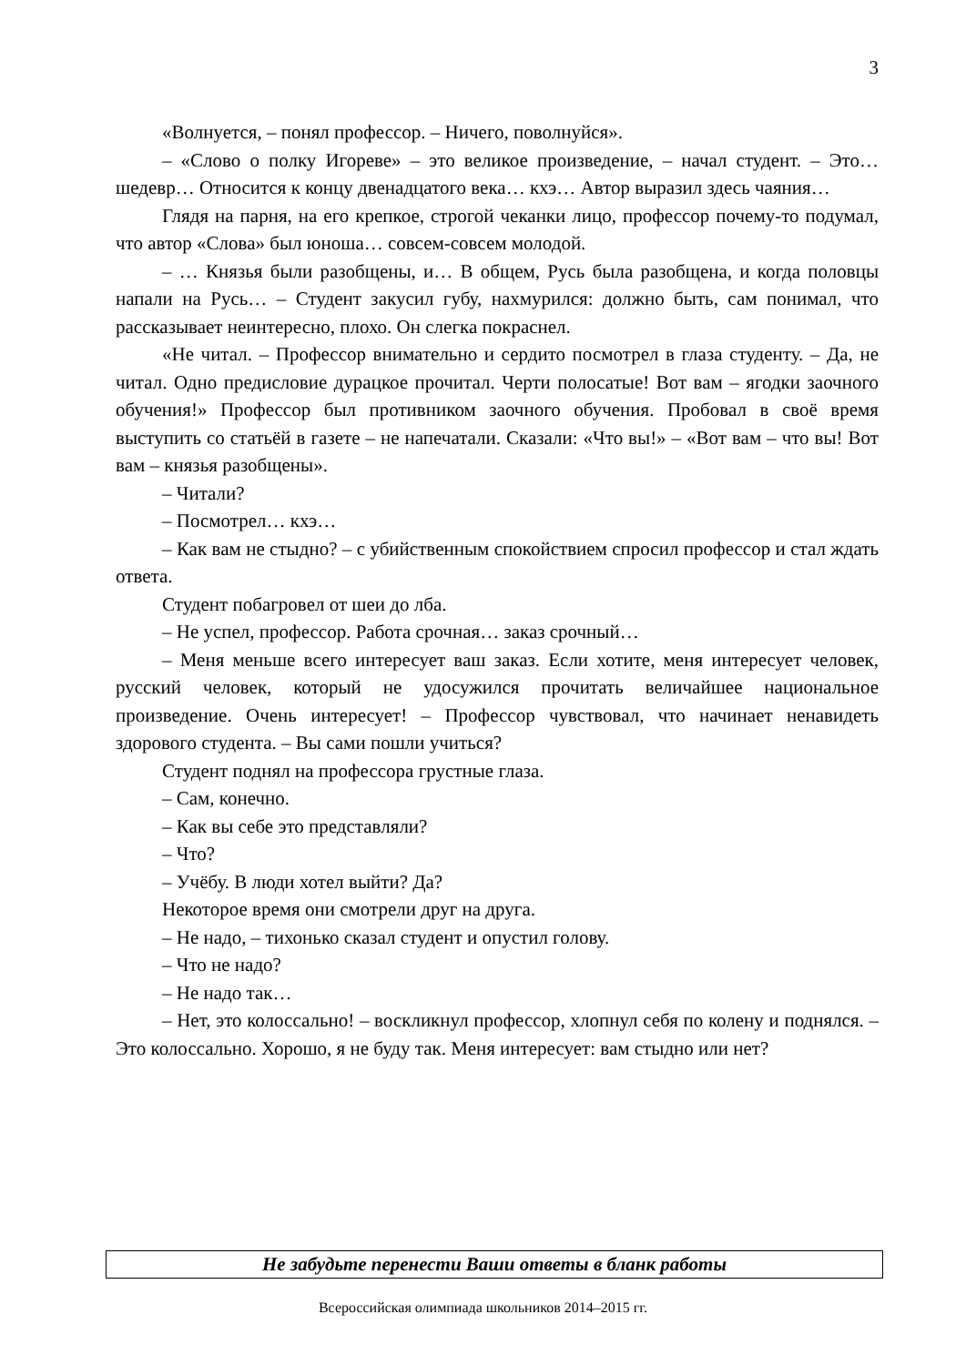3
«Волнуется, – понял профессор. – Ничего, поволнуйся».
– «Слово о полку Игореве» – это великое произведение, – начал студент. – Это… шедевр… Относится к концу двенадцатого века… кхэ… Автор выразил здесь чаяния…
Глядя на парня, на его крепкое, строгой чеканки лицо, профессор почему-то подумал, что автор «Слова» был юноша… совсем-совсем молодой.
– … Князья были разобщены, и… В общем, Русь была разобщена, и когда половцы напали на Русь… – Студент закусил губу, нахмурился: должно быть, сам понимал, что рассказывает неинтересно, плохо. Он слегка покраснел.
«Не читал. – Профессор внимательно и сердито посмотрел в глаза студенту. – Да, не читал. Одно предисловие дурацкое прочитал. Черти полосатые! Вот вам – ягодки заочного обучения!» Профессор был противником заочного обучения. Пробовал в своё время выступить со статьёй в газете – не напечатали. Сказали: «Что вы!» – «Вот вам – что вы! Вот вам – князья разобщены».
– Читали?
– Посмотрел… кхэ…
– Как вам не стыдно? – с убийственным спокойствием спросил профессор и стал ждать ответа.
Студент побагровел от шеи до лба.
– Не успел, профессор. Работа срочная… заказ срочный…
– Меня меньше всего интересует ваш заказ. Если хотите, меня интересует человек, русский человек, который не удосужился прочитать величайшее национальное произведение. Очень интересует! – Профессор чувствовал, что начинает ненавидеть здорового студента. – Вы сами пошли учиться?
Студент поднял на профессора грустные глаза.
– Сам, конечно.
– Как вы себе это представляли?
– Что?
– Учёбу. В люди хотел выйти? Да?
Некоторое время они смотрели друг на друга.
– Не надо, – тихонько сказал студент и опустил голову.
– Что не надо?
– Не надо так…
– Нет, это колоссально! – воскликнул профессор, хлопнул себя по колену и поднялся. – Это колоссально. Хорошо, я не буду так. Меня интересует: вам стыдно или нет?
Не забудьте перенести Ваши ответы в бланк работы
Всероссийская олимпиада школьников 2014–2015 гг.